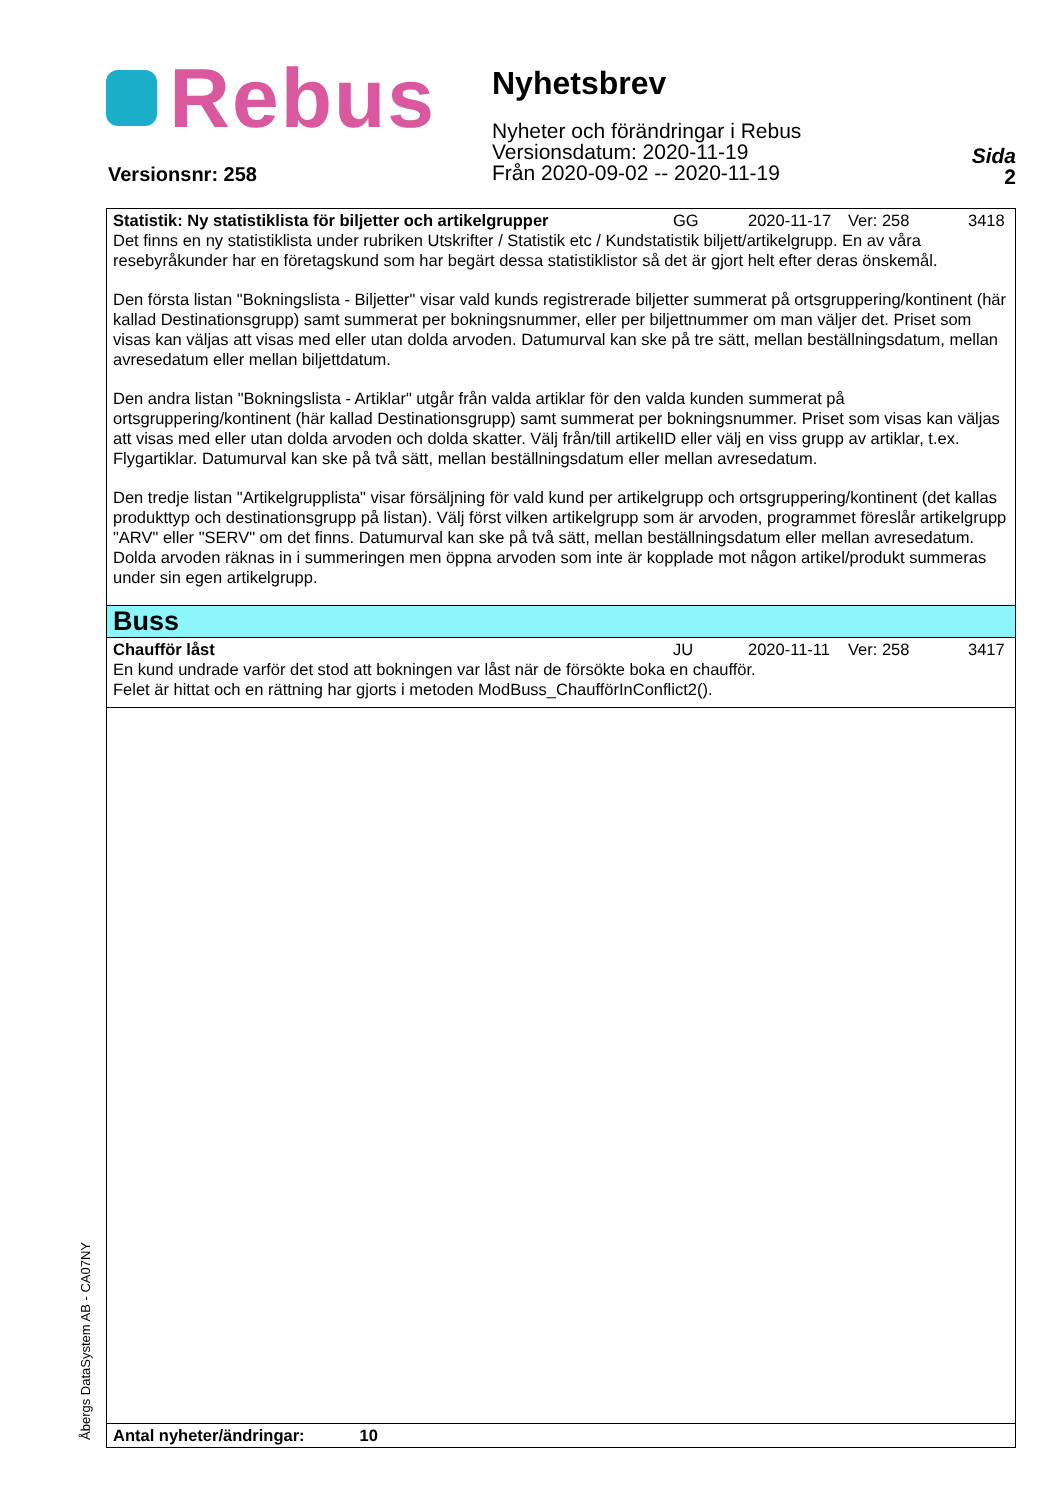Rebus
Nyhetsbrev
Nyheter och förändringar i Rebus
Versionsdatum: 2020-11-19
Från 2020-09-02 -- 2020-11-19
Sida
2
Versionsnr: 258
Statistik: Ny statistiklista för biljetter och artikelgrupper GG 2020-11-17 Ver: 258 3418
Det finns en ny statistiklista under rubriken Utskrifter / Statistik etc / Kundstatistik biljett/artikelgrupp. En av våra resebyråkunder har en företagskund som har begärt dessa statistiklistor så det är gjort helt efter deras önskemål.
Den första listan "Bokningslista - Biljetter" visar vald kunds registrerade biljetter summerat på ortsgruppering/kontinent (här kallad Destinationsgrupp) samt summerat per bokningsnummer, eller per biljettnummer om man väljer det. Priset som visas kan väljas att visas med eller utan dolda arvoden. Datumurval kan ske på tre sätt, mellan beställningsdatum, mellan avresedatum eller mellan biljettdatum.
Den andra listan "Bokningslista - Artiklar" utgår från valda artiklar för den valda kunden summerat på ortsgruppering/kontinent (här kallad Destinationsgrupp) samt summerat per bokningsnummer. Priset som visas kan väljas att visas med eller utan dolda arvoden och dolda skatter. Välj från/till artikelID eller välj en viss grupp av artiklar, t.ex. Flygartiklar. Datumurval kan ske på två sätt, mellan beställningsdatum eller mellan avresedatum.
Den tredje listan "Artikelgrupplista" visar försäljning för vald kund per artikelgrupp och ortsgruppering/kontinent (det kallas produkttyp och destinationsgrupp på listan). Välj först vilken artikelgrupp som är arvoden, programmet föreslår artikelgrupp "ARV" eller "SERV" om det finns. Datumurval kan ske på två sätt, mellan beställningsdatum eller mellan avresedatum. Dolda arvoden räknas in i summeringen men öppna arvoden som inte är kopplade mot någon artikel/produkt summeras under sin egen artikelgrupp.
Buss
Chaufför låst JU 2020-11-11 Ver: 258 3417
En kund undrade varför det stod att bokningen var låst när de försökte boka en chaufför.
Felet är hittat och en rättning har gjorts i metoden ModBuss_ChaufförInConflict2().
Antal nyheter/ändringar: 10
Åbergs DataSystem AB - CA07NY